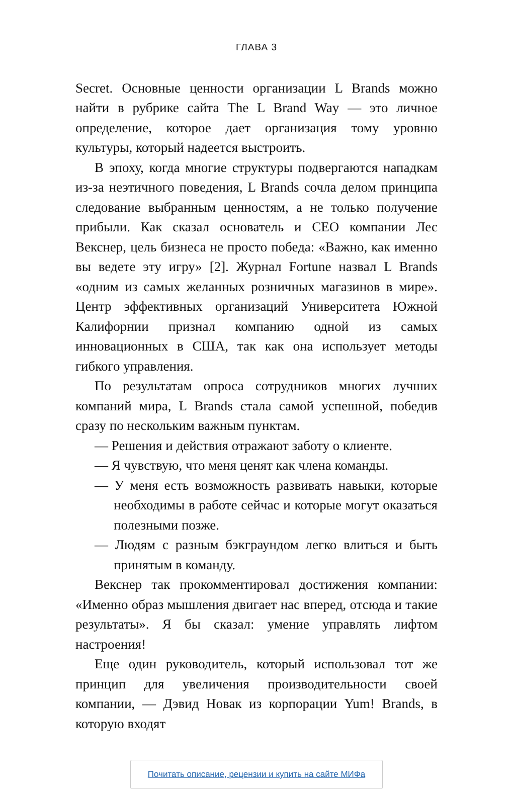ГЛАВА 3
Secret. Основные ценности организации L Brands можно найти в рубрике сайта The L Brand Way — это личное определение, которое дает организация тому уровню культуры, который надеется выстроить.
В эпоху, когда многие структуры подвергаются нападкам из-за неэтичного поведения, L Brands сочла делом принципа следование выбранным ценностям, а не только получение прибыли. Как сказал основатель и CEO компании Лес Векснер, цель бизнеса не просто победа: «Важно, как именно вы ведете эту игру» [2]. Журнал Fortune назвал L Brands «одним из самых желанных розничных магазинов в мире». Центр эффективных организаций Университета Южной Калифорнии признал компанию одной из самых инновационных в США, так как она использует методы гибкого управления.
По результатам опроса сотрудников многих лучших компаний мира, L Brands стала самой успешной, победив сразу по нескольким важным пунктам.
— Решения и действия отражают заботу о клиенте.
— Я чувствую, что меня ценят как члена команды.
— У меня есть возможность развивать навыки, которые необходимы в работе сейчас и которые могут оказаться полезными позже.
— Людям с разным бэкграундом легко влиться и быть принятым в команду.
Векснер так прокомментировал достижения компании: «Именно образ мышления двигает нас вперед, отсюда и такие результаты». Я бы сказал: умение управлять лифтом настроения!
Еще один руководитель, который использовал тот же принцип для увеличения производительности своей компании, — Дэвид Новак из корпорации Yum! Brands, в которую входят
Почитать описание, рецензии и купить на сайте МИФа